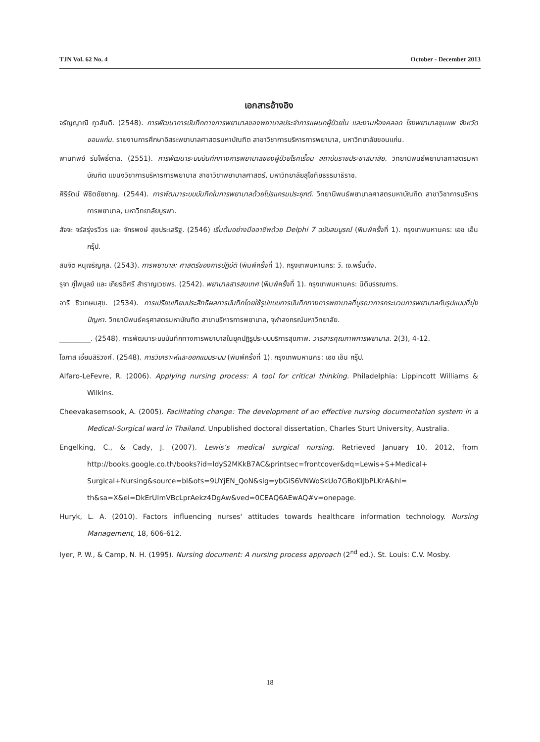TJN Vol. 62 No. 4 October - December 2013
เอกสารอ้างอิง
จรัญญาณี ภูวสันติ. (2548). การพัฒนาการบันทึกทางการพยาบาลของพยาบาลประจำการแผนกผู้ป่วยใน และงานห้องคลอด โรงพยาบาลชุมแพ จังหวัดขอนแก่น. รายงานการศึกษาอิสระพยาบาลศาสตรมหาบัณฑิต สาขาวิชาการบริหารการพยาบาล, มหาวิทยาลัยขอนแก่น.
พานทิพย์ ร่มโพธิ์ตาล. (2551). การพัฒนาระบบบันทึกทางการพยาบาลของผู้ป่วยโรคเรื้อน สถาบันราชประชาสมาสัย. วิทยานิพนธ์พยาบาลศาสตรมหาบัณฑิต แขนงวิชาการบริหารการพยาบาล สาขาวิชาพยาบาลศาสตร์, มหาวิทยาลัยสุโขทัยธรรมาธิราช.
ศิริรัตน์ พิชิตชัยชาญ. (2544). การพัฒนาระบบบันทึกในการพยาบาลด้วยโปรแกรมประยุกต์. วิทยานิพนธ์พยาบาลศาสตรมหาบัณฑิต สาขาวิชาการบริหารการพยาบาล, มหาวิทยาลัยบูรพา.
สัจจะ จรัสรุ่งรวีวร และ จักรพงษ์ สุขประเสริฐ. (2546) เริ่มต้นอย่างมืออาชีพด้วย Delphi 7 ฉบับสมบูรณ์ (พิมพ์ครั้งที่ 1). กรุงเทพมหานคร: เอช เอ็น กรุ๊ป.
สมจิต หนุเจริญกุล. (2543). การพยาบาล: ศาสตร์ของการปฏิบัติ (พิมพ์ครั้งที่ 1). กรุงเทพมหานคร: วี. เจ.พริ้นติ้ง.
รุจา ภู่ไพบูลย์ และ เกียรติศรี สำราญเวชพร. (2542). พยาบาลสารสนเทศ (พิมพ์ครั้งที่ 1). กรุงเทพมหานคร: นิติบรรณการ.
อารี ชีวเกษมสุข. (2534). การเปรียบเทียบประสิทธิผลการบันทึกโดยใช้รูปแบบการบันทึกทางการพยาบาลที่บูรณาการกระบวนการพยาบาลกับรูปแบบที่มุ่งปัญหา. วิทยานิพนธ์ครุศาสตรมหาบัณฑิต สาขาบริหารการพยาบาล, จุฬาลงกรณ์มหาวิทยาลัย.
_________. (2548). การพัฒนาระบบบันทึกทางการพยาบาลในยุคปฏิรูประบบบริการสุขภาพ. วารสารคุณภาพการพยาบาล. 2(3), 4-12.
โอภาส เอี่ยมสิริวงศ์. (2548). การวิเคราะห์และออกแบบระบบ (พิมพ์ครั้งที่ 1). กรุงเทพมหานคร: เอช เอ็น กรุ๊ป.
Alfaro-LeFevre, R. (2006). Applying nursing process: A tool for critical thinking. Philadelphia: Lippincott Williams & Wilkins.
Cheevakasemsook, A. (2005). Facilitating change: The development of an effective nursing documentation system in a Medical-Surgical ward in Thailand. Unpublished doctoral dissertation, Charles Sturt University, Australia.
Engelking, C., & Cady, J. (2007). Lewis’s medical surgical nursing. Retrieved January 10, 2012, from http://books.google.co.th/books?id=ldyS2MKkB7AC&printsec=frontcover&dq=Lewis+S+Medical+ Surgical+Nursing&source=bl&ots=9UYjEN_QoN&sig=ybGiS6VNWoSkUo7GBoKIJbPLKrA&hl= th&sa=X&ei=DkErUImVBcLprAekz4DgAw&ved=0CEAQ6AEwAQ#v=onepage.
Huryk, L. A. (2010). Factors influencing nurses' attitudes towards healthcare information technology. Nursing Management, 18, 606-612.
Iyer, P. W., & Camp, N. H. (1995). Nursing document: A nursing process approach (2<sup>nd</sup> ed.). St. Louis: C.V. Mosby.
18